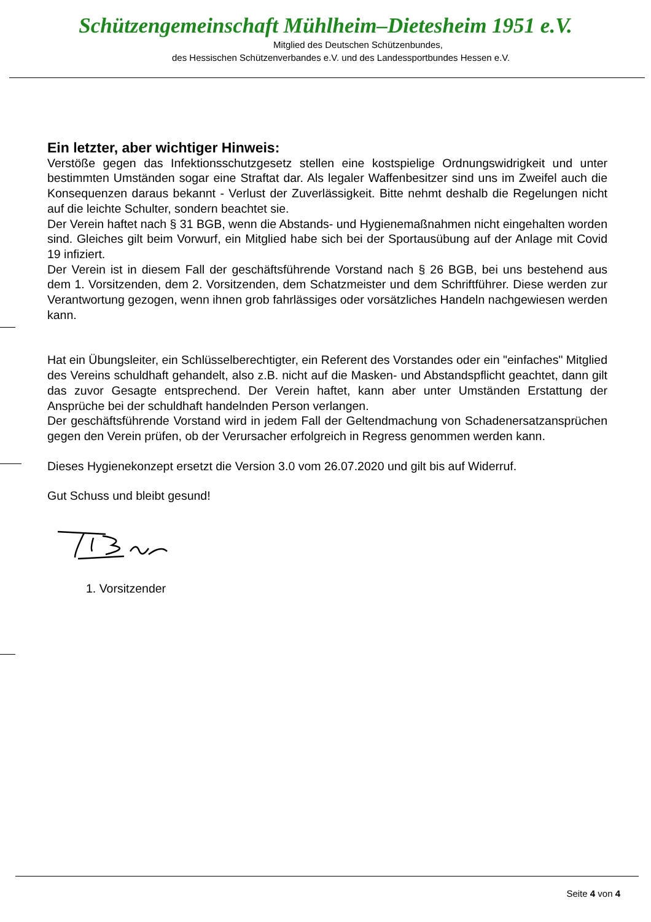Schützengemeinschaft Mühlheim–Dietesheim 1951 e.V.
Mitglied des Deutschen Schützenbundes,
des Hessischen Schützenverbandes e.V. und des Landessportbundes Hessen e.V.
Ein letzter, aber wichtiger Hinweis:
Verstöße gegen das Infektionsschutzgesetz stellen eine kostspielige Ordnungswidrigkeit und unter bestimmten Umständen sogar eine Straftat dar. Als legaler Waffenbesitzer sind uns im Zweifel auch die Konsequenzen daraus bekannt - Verlust der Zuverlässigkeit. Bitte nehmt deshalb die Regelungen nicht auf die leichte Schulter, sondern beachtet sie.
Der Verein haftet nach § 31 BGB, wenn die Abstands- und Hygienemaßnahmen nicht eingehalten worden sind. Gleiches gilt beim Vorwurf, ein Mitglied habe sich bei der Sportausübung auf der Anlage mit Covid 19 infiziert.
Der Verein ist in diesem Fall der geschäftsführende Vorstand nach § 26 BGB, bei uns bestehend aus dem 1. Vorsitzenden, dem 2. Vorsitzenden, dem Schatzmeister und dem Schriftführer. Diese werden zur Verantwortung gezogen, wenn ihnen grob fahrlässiges oder vorsätzliches Handeln nachgewiesen werden kann.
Hat ein Übungsleiter, ein Schlüsselberechtigter, ein Referent des Vorstandes oder ein "einfaches" Mitglied des Vereins schuldhaft gehandelt, also z.B. nicht auf die Masken- und Abstandspflicht geachtet, dann gilt das zuvor Gesagte entsprechend. Der Verein haftet, kann aber unter Umständen Erstattung der Ansprüche bei der schuldhaft handelnden Person verlangen.
Der geschäftsführende Vorstand wird in jedem Fall der Geltendmachung von Schadenersatzansprüchen gegen den Verein prüfen, ob der Verursacher erfolgreich in Regress genommen werden kann.
Dieses Hygienekonzept ersetzt die Version 3.0 vom 26.07.2020 und gilt bis auf Widerruf.
Gut Schuss und bleibt gesund!
1. Vorsitzender
Seite 4 von 4